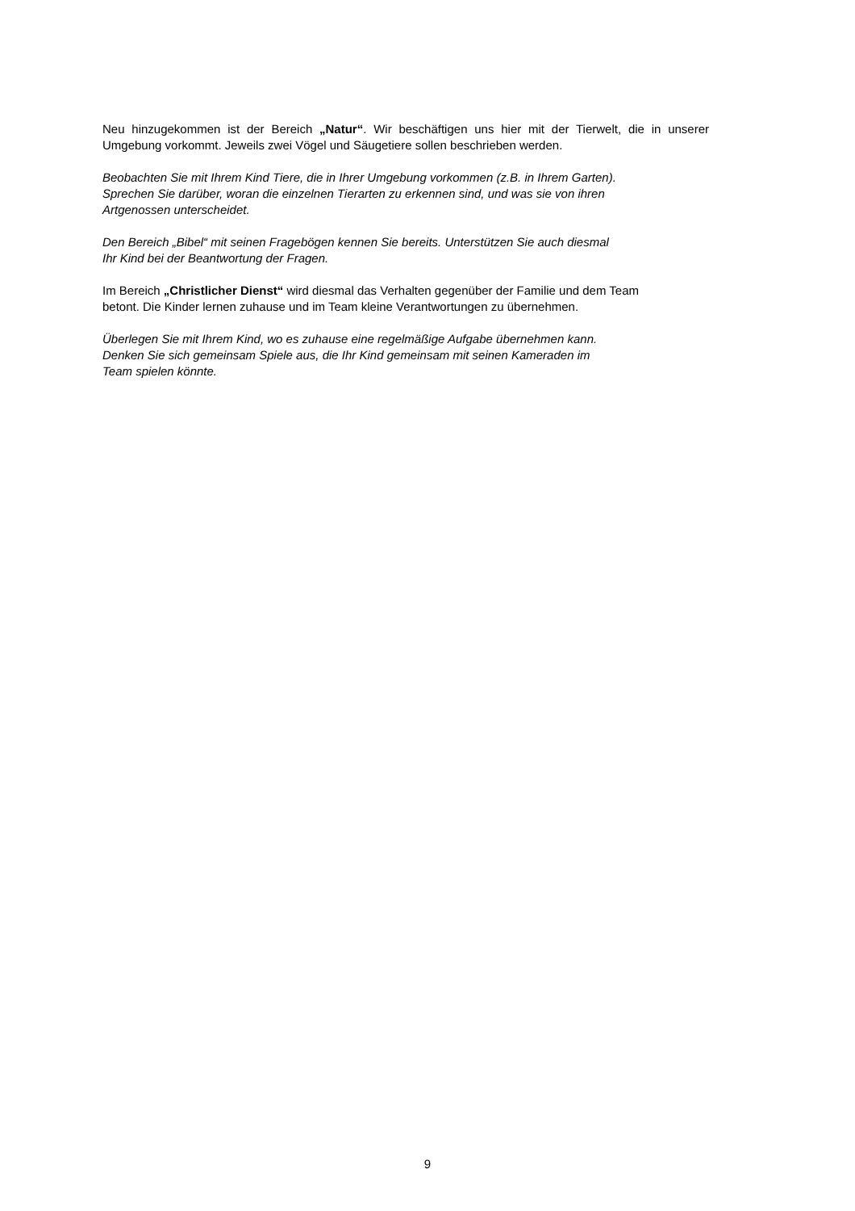Neu hinzugekommen ist der Bereich „Natur“. Wir beschäftigen uns hier mit der Tierwelt, die in unserer Umgebung vorkommt. Jeweils zwei Vögel und Säugetiere sollen beschrieben werden.
Beobachten Sie mit Ihrem Kind Tiere, die in Ihrer Umgebung vorkommen (z.B. in Ihrem Garten).
Sprechen Sie darüber, woran die einzelnen Tierarten zu erkennen sind, und was sie von ihren
Artgenossen unterscheidet.
Den Bereich „Bibel“ mit seinen Fragebögen kennen Sie bereits. Unterstützen Sie auch diesmal
Ihr Kind bei der Beantwortung der Fragen.
Im Bereich „Christlicher Dienst“ wird diesmal das Verhalten gegenüber der Familie und dem Team
betont. Die Kinder lernen zuhause und im Team kleine Verantwortungen zu übernehmen.
Überlegen Sie mit Ihrem Kind, wo es zuhause eine regelmäßige Aufgabe übernehmen kann.
Denken Sie sich gemeinsam Spiele aus, die Ihr Kind gemeinsam mit seinen Kameraden im
Team spielen könnte.
9